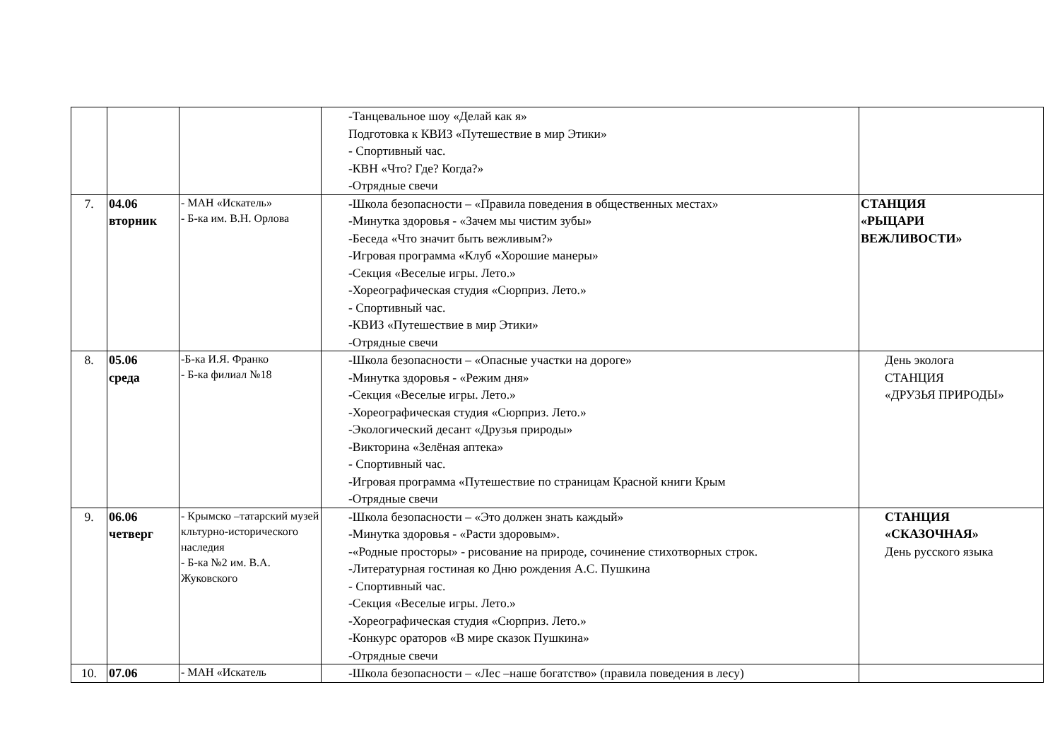| | | | -Танцевальное шоу «Делай как я» Подготовка к КВИЗ «Путешествие в мир Этики» - Спортивный час. -КВН «Что? Где? Когда?» -Отрядные свечи | |
| 7. | 04.06 вторник | - МАН «Искатель» - Б-ка им. В.Н. Орлова | -Школа безопасности – «Правила поведения в общественных местах» -Минутка здоровья - «Зачем мы чистим зубы» -Беседа «Что значит быть вежливым?» -Игровая программа «Клуб «Хорошие манеры» -Секция «Веселые игры. Лето.» -Хореографическая студия «Сюрприз. Лето.» - Спортивный час. -КВИЗ «Путешествие в мир Этики» -Отрядные свечи | СТАНЦИЯ «РЫЦАРИ ВЕЖЛИВОСТИ» |
| 8. | 05.06 среда | -Б-ка И.Я. Франко - Б-ка филиал №18 | -Школа безопасности – «Опасные участки на дороге» -Минутка здоровья - «Режим дня» -Секция «Веселые игры. Лето.» -Хореографическая студия «Сюрприз. Лето.» -Экологический десант «Друзья природы» -Викторина «Зелёная аптека» - Спортивный час. -Игровая программа «Путешествие по страницам Красной книги Крым -Отрядные свечи | День эколога СТАНЦИЯ «ДРУЗЬЯ ПРИРОДЫ» |
| 9. | 06.06 четверг | - Крымско –татарский музей кльтурно-исторического наследия - Б-ка №2 им. В.А. Жуковского | -Школа безопасности – «Это должен знать каждый» -Минутка здоровья - «Расти здоровым». -«Родные просторы» - рисование на природе, сочинение стихотворных строк. -Литературная гостиная ко Дню рождения А.С. Пушкина - Спортивный час. -Секция «Веселые игры. Лето.» -Хореографическая студия «Сюрприз. Лето.» -Конкурс ораторов «В мире сказок Пушкина» -Отрядные свечи | СТАНЦИЯ «СКАЗОЧНАЯ» День русского языка |
| 10. | 07.06 | - МАН «Искатель | -Школа безопасности – «Лес –наше богатство» (правила поведения в лесу) | |